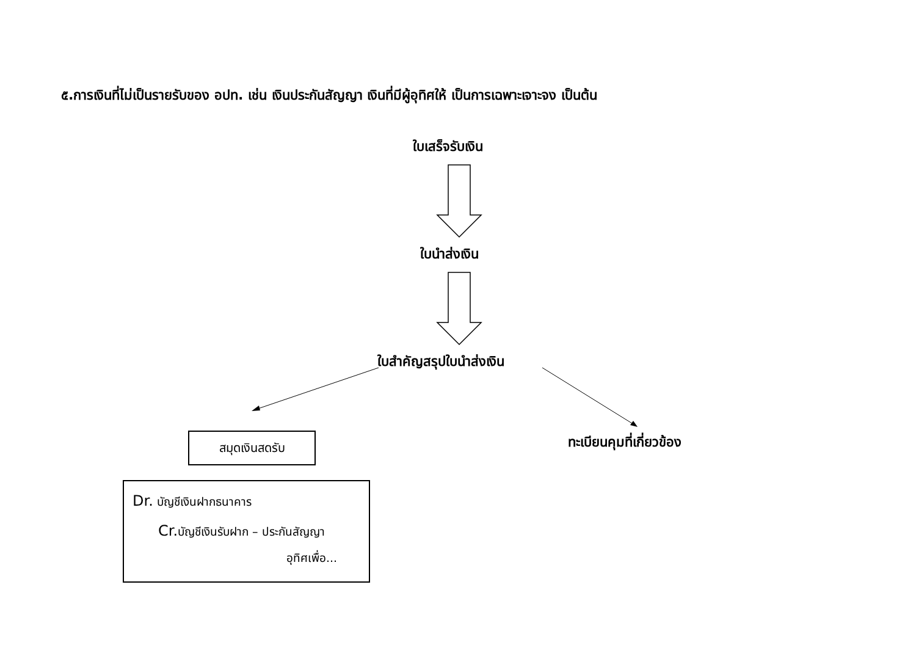๕.การเงินที่ไม่เป็นรายรับของ อปท. เช่น เงินประกันสัญญา เงินที่มีผู้อุทิศให้ เป็นการเฉพาะเจาะจง เป็นต้น
ใบเสร็จรับเงิน
ใบนำส่งเงิน
ใบสำคัญสรุปใบนำส่งเงิน
ทะเบียนคุมที่เกี่ยวข้อง
สมุดเงินสดรับ
Dr. บัญชีเงินฝากธนาคาร
Cr. บัญชีเงินรับฝาก – ประกันสัญญา
อุทิศเพื่อ...